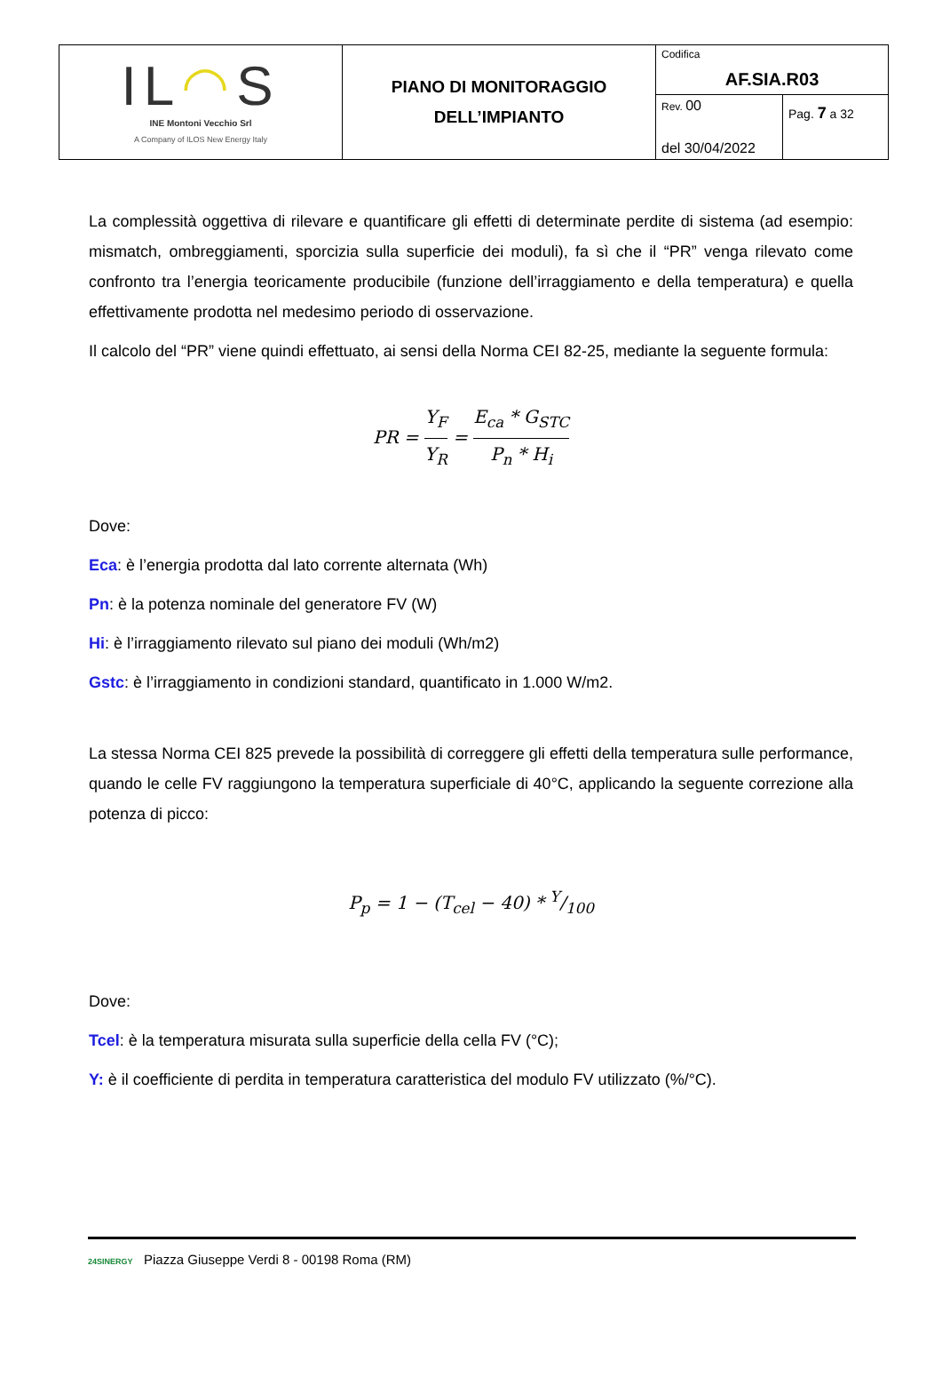| IL ◠ S INE Montoni Vecchio Srl A Company of ILOS New Energy Italy | PIANO DI MONITORAGGIO DELL’IMPIANTO | Codifica AF.SIA.R03 | |
| | | Rev. 00 del 30/04/2022 | Pag. 7 a 32 |
La complessità oggettiva di rilevare e quantificare gli effetti di determinate perdite di sistema (ad esempio: mismatch, ombreggiamenti, sporcizia sulla superficie dei moduli), fa sì che il “PR” venga rilevato come confronto tra l’energia teoricamente producibile (funzione dell’irraggiamento e della temperatura) e quella effettivamente prodotta nel medesimo periodo di osservazione.
Il calcolo del “PR” viene quindi effettuato, ai sensi della Norma CEI 82-25, mediante la seguente formula:
PR = Y<sub>F</sub> Y<sub>R</sub> = E<sub>ca</sub> * G<sub>STC</sub> P<sub>n</sub> * H<sub>i</sub>
Dove:
Eca: è l’energia prodotta dal lato corrente alternata (Wh)
Pn: è la potenza nominale del generatore FV (W)
Hi: è l’irraggiamento rilevato sul piano dei moduli (Wh/m2)
Gstc: è l’irraggiamento in condizioni standard, quantificato in 1.000 W/m2.
La stessa Norma CEI 825 prevede la possibilità di correggere gli effetti della temperatura sulle performance, quando le celle FV raggiungono la temperatura superficiale di 40°C, applicando la seguente correzione alla potenza di picco:
P<sub>p</sub> = 1 − (T<sub>cel</sub> − 40) * Y/100
Dove:
Tcel: è la temperatura misurata sulla superficie della cella FV (°C);
Y: è il coefficiente di perdita in temperatura caratteristica del modulo FV utilizzato (%/°C).
24SINERGY Piazza Giuseppe Verdi 8 - 00198 Roma (RM)